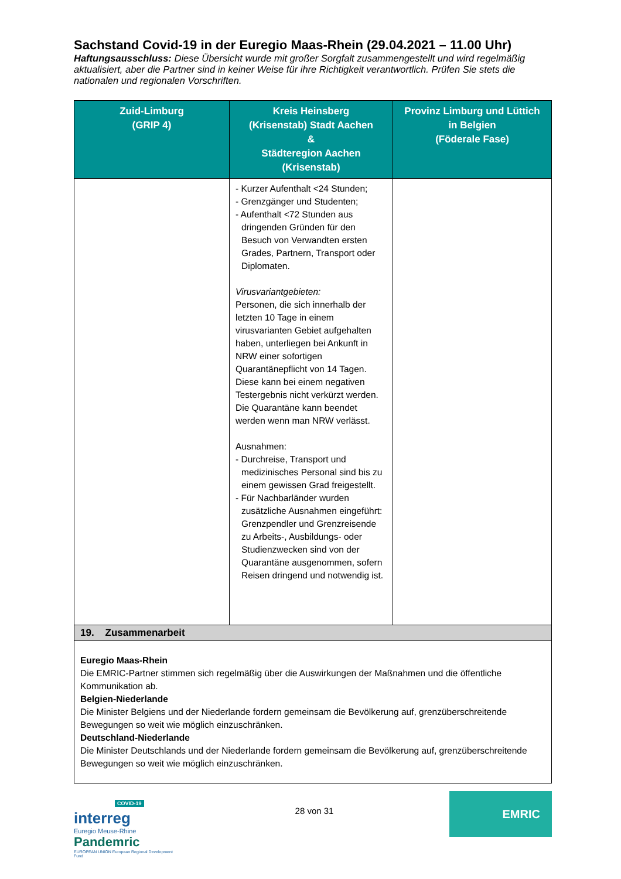Sachstand Covid-19 in der Euregio Maas-Rhein (29.04.2021 – 11.00 Uhr)
Haftungsausschluss: Diese Übersicht wurde mit großer Sorgfalt zusammengestellt und wird regelmäßig aktualisiert, aber die Partner sind in keiner Weise für ihre Richtigkeit verantwortlich. Prüfen Sie stets die nationalen und regionalen Vorschriften.
| Zuid-Limburg (GRIP 4) | Kreis Heinsberg (Krisenstab) Stadt Aachen & Städteregion Aachen (Krisenstab) | Provinz Limburg und Lüttich in Belgien (Föderale Fase) |
| --- | --- | --- |
| | - Kurzer Aufenthalt <24 Stunden; - Grenzgänger und Studenten; - Aufenthalt <72 Stunden aus dringenden Gründen für den Besuch von Verwandten ersten Grades, Partnern, Transport oder Diplomaten. Virusvariantgebieten: Personen, die sich innerhalb der letzten 10 Tage in einem virusvarianten Gebiet aufgehalten haben, unterliegen bei Ankunft in NRW einer sofortigen Quarantänepflicht von 14 Tagen. Diese kann bei einem negativen Testergebnis nicht verkürzt werden. Die Quarantäne kann beendet werden wenn man NRW verlässt. Ausnahmen: - Durchreise, Transport und medizinisches Personal sind bis zu einem gewissen Grad freigestellt. - Für Nachbarländer wurden zusätzliche Ausnahmen eingeführt: Grenzpendler und Grenzreisende zu Arbeits-, Ausbildungs- oder Studienzwecken sind von der Quarantäne ausgenommen, sofern Reisen dringend und notwendig ist. | |
| 19. Zusammenarbeit | | |
| Euregio Maas-Rhein Die EMRIC-Partner stimmen sich regelmäßig über die Auswirkungen der Maßnahmen und die öffentliche Kommunikation ab. Belgien-Niederlande Die Minister Belgiens und der Niederlande fordern gemeinsam die Bevölkerung auf, grenzüberschreitende Bewegungen so weit wie möglich einzuschränken. Deutschland-Niederlande Die Minister Deutschlands und der Niederlande fordern gemeinsam die Bevölkerung auf, grenzüberschreitende Bewegungen so weit wie möglich einzuschränken. | | |
COVID-19
interreg
Euregio Meuse-Rhine
Pandemric
EUROPEAN UNION European Regional Development Fund
28 von 31
EMRIC